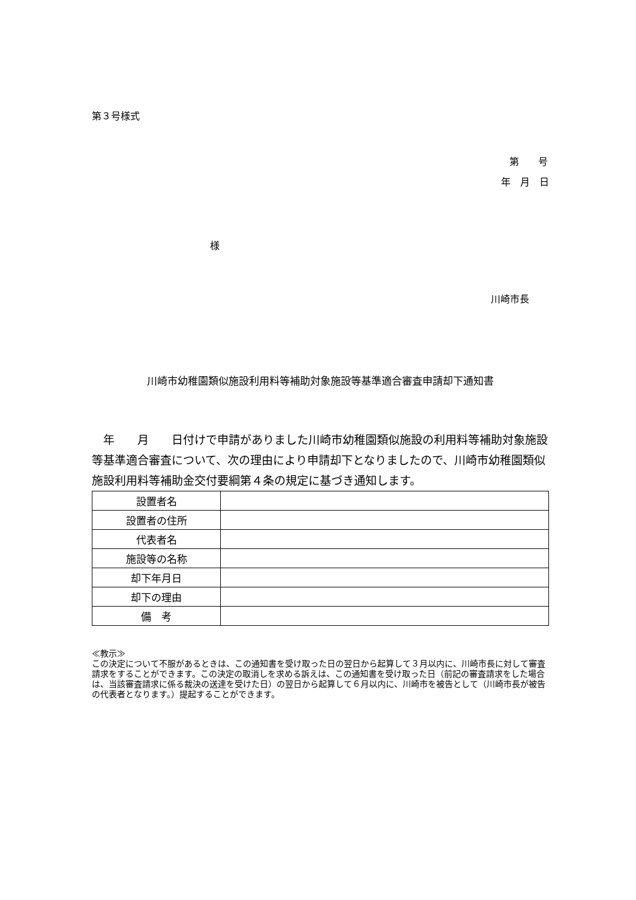第３号様式
第　　号
年　月　日
様
川崎市長
川崎市幼稚園類似施設利用料等補助対象施設等基準適合審査申請却下通知書
　年　　月　　日付けで申請がありました川崎市幼稚園類似施設の利用料等補助対象施設等基準適合審査について、次の理由により申請却下となりましたので、川崎市幼稚園類似施設利用料等補助金交付要綱第４条の規定に基づき通知します。
| 設置者名 | |
| 設置者の住所 | |
| 代表者名 | |
| 施設等の名称 | |
| 却下年月日 | |
| 却下の理由 | |
| 備 考 | |
≪教示≫
この決定について不服があるときは、この通知書を受け取った日の翌日から起算して３月以内に、川崎市長に対して審査請求をすることができます。この決定の取消しを求める訴えは、この通知書を受け取った日（前記の審査請求をした場合は、当該審査請求に係る裁決の送達を受けた日）の翌日から起算して６月以内に、川崎市を被告として（川崎市長が被告の代表者となります。）提起することができます。